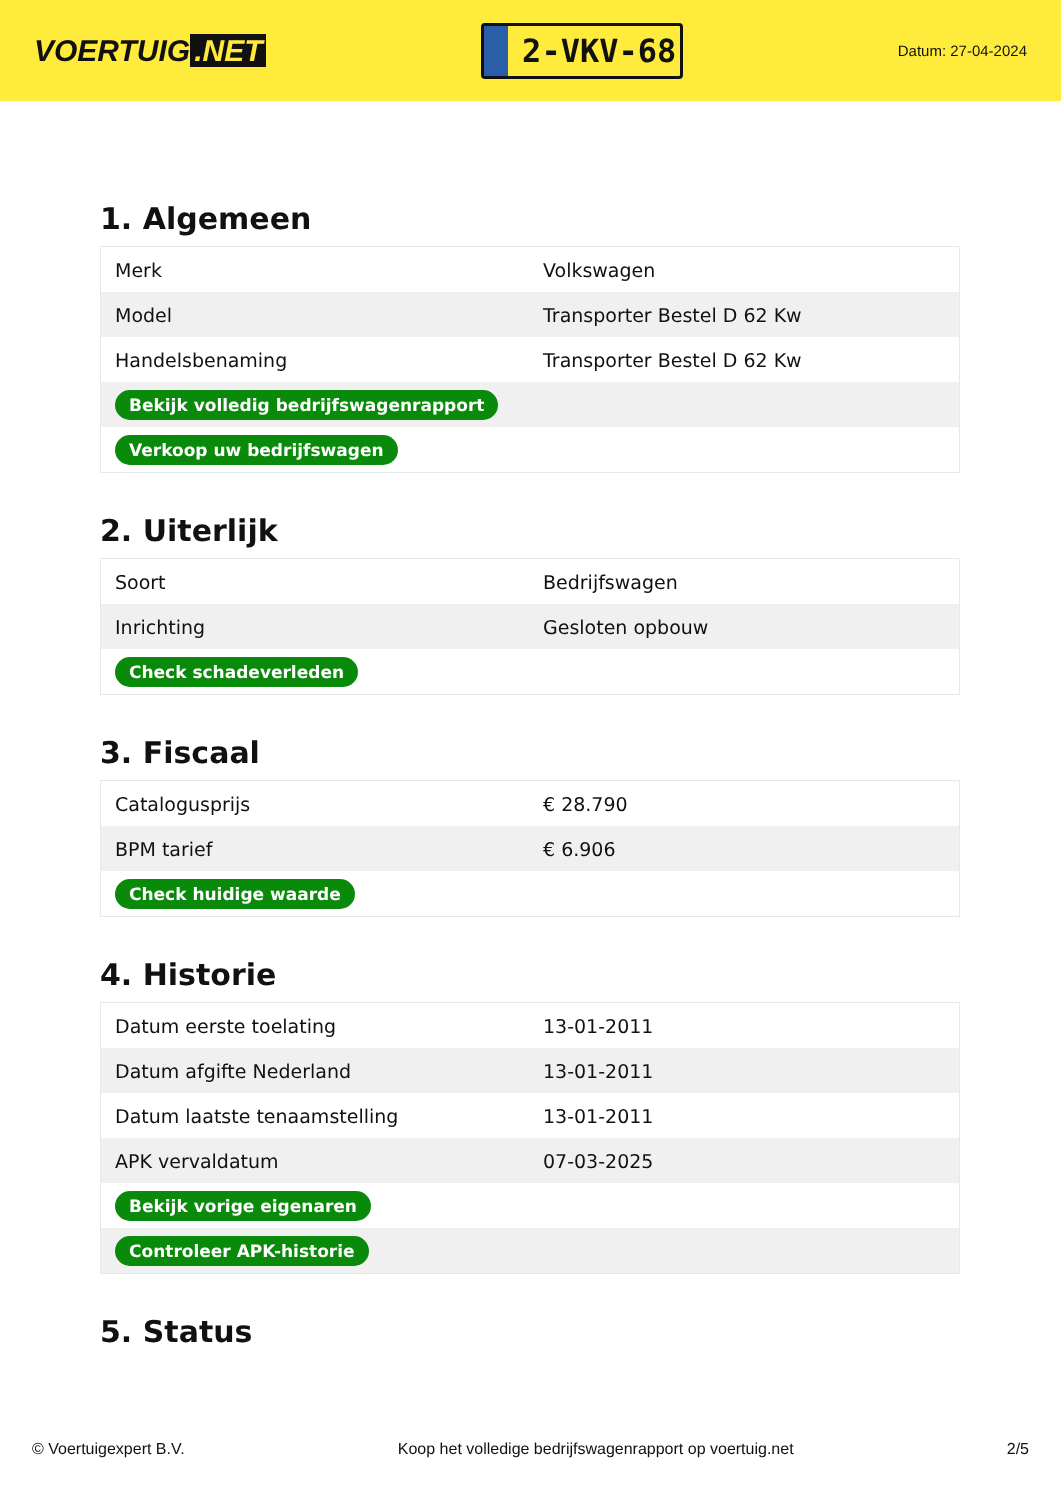VOERTUIG.NET
2-VKV-68
Datum: 27-04-2024
1. Algemeen
| Merk | Volkswagen |
| Model | Transporter Bestel D 62 Kw |
| Handelsbenaming | Transporter Bestel D 62 Kw |
| Bekijk volledig bedrijfswagenrapport | |
| Verkoop uw bedrijfswagen | |
2. Uiterlijk
| Soort | Bedrijfswagen |
| Inrichting | Gesloten opbouw |
| Check schadeverleden | |
3. Fiscaal
| Catalogusprijs | € 28.790 |
| BPM tarief | € 6.906 |
| Check huidige waarde | |
4. Historie
| Datum eerste toelating | 13-01-2011 |
| Datum afgifte Nederland | 13-01-2011 |
| Datum laatste tenaamstelling | 13-01-2011 |
| APK vervaldatum | 07-03-2025 |
| Bekijk vorige eigenaren | |
| Controleer APK-historie | |
5. Status
© Voertuigexpert B.V. Koop het volledige bedrijfswagenrapport op voertuig.net 2/5